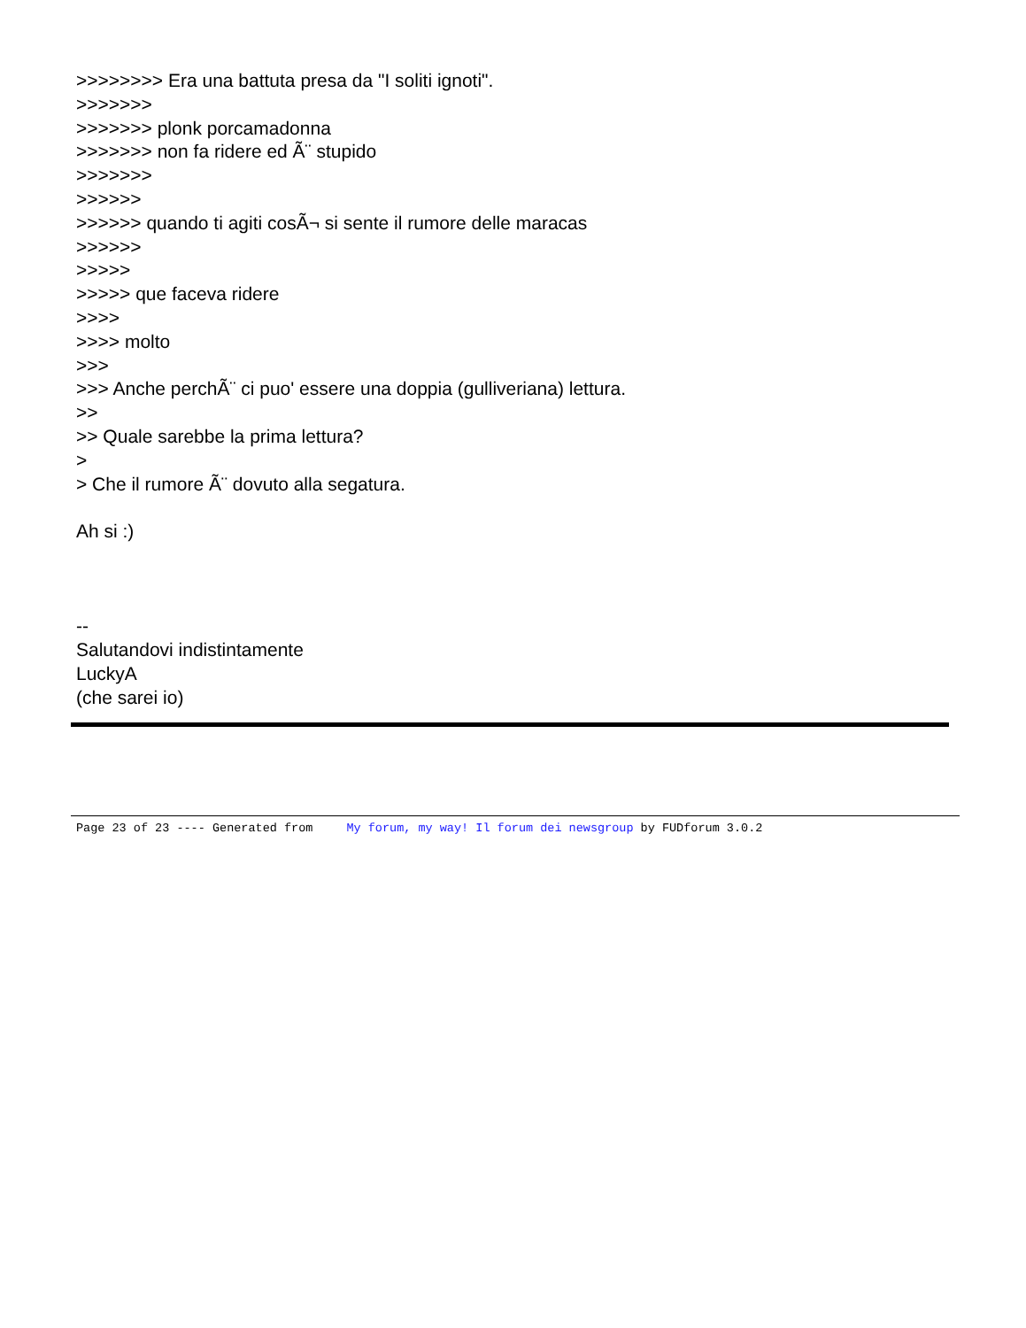>>>>>>>> Era una battuta presa da "I soliti ignoti".
>>>>>>>
>>>>>>> plonk porcamadonna
>>>>>>> non fa ridere ed Ã¨ stupido
>>>>>>>
>>>>>>
>>>>>> quando ti agiti cosÃ¬ si sente il rumore delle maracas
>>>>>>
>>>>>
>>>>> que faceva ridere
>>>>
>>>> molto
>>>
>>> Anche perchÃ¨ ci puo' essere una doppia (gulliveriana) lettura.
>>
>> Quale sarebbe la prima lettura?
>
> Che il rumore Ã¨ dovuto alla segatura.
Ah si :)
--
Salutandovi indistintamente
LuckyA
(che sarei io)
Page 23 of 23 ---- Generated from My forum, my way! Il forum dei newsgroup by FUDforum 3.0.2